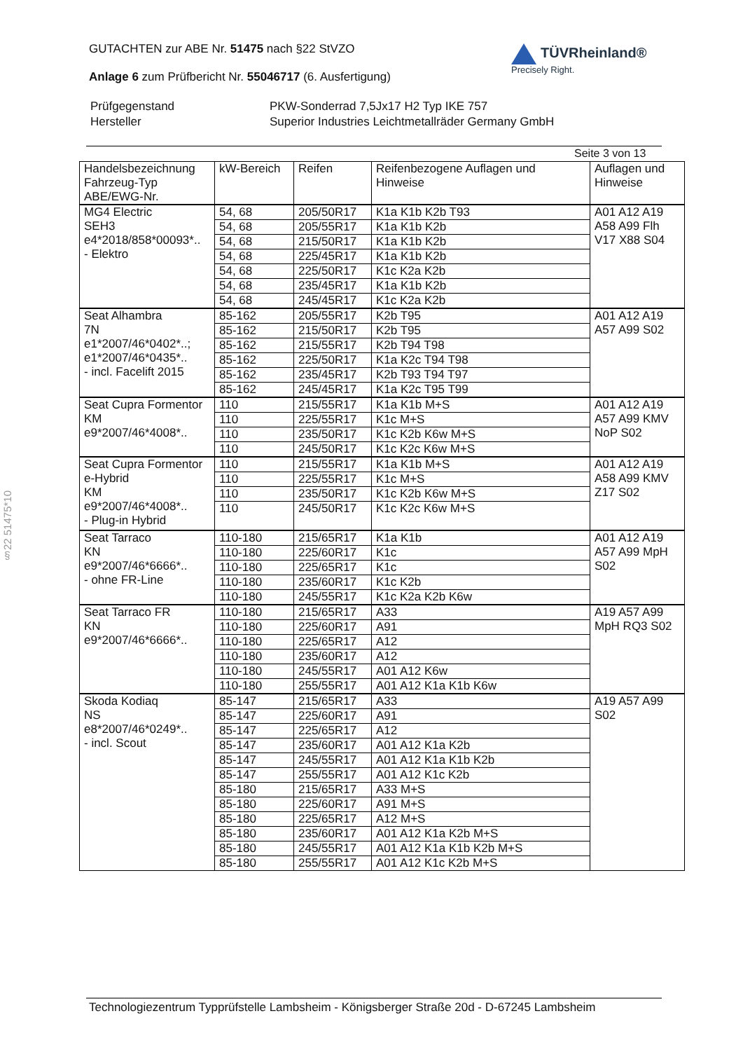GUTACHTEN zur ABE Nr. 51475 nach §22 StVZO
Anlage 6 zum Prüfbericht Nr. 55046717 (6. Ausfertigung)
| Prüfgegenstand | PKW-Sonderrad 7,5Jx17 H2 Typ IKE 757 |
| Hersteller | Superior Industries Leichtmetallräder Germany GmbH |
TÜVRheinland®
Precisely Right.
Seite 3 von 13
| Handelsbezeichnung Fahrzeug-Typ ABE/EWG-Nr. | kW-Bereich | Reifen | Reifenbezogene Auflagen und Hinweise | Auflagen und Hinweise |
| --- | --- | --- | --- | --- |
| MG4 Electric SEH3 e4*2018/858*00093*.. - Elektro | 54, 68 | 205/50R17 | K1a K1b K2b T93 | A01 A12 A19 A58 A99 Flh V17 X88 S04 |
| | 54, 68 | 205/55R17 | K1a K1b K2b | |
| | 54, 68 | 215/50R17 | K1a K1b K2b | |
| | 54, 68 | 225/45R17 | K1a K1b K2b | |
| | 54, 68 | 225/50R17 | K1c K2a K2b | |
| | 54, 68 | 235/45R17 | K1a K1b K2b | |
| | 54, 68 | 245/45R17 | K1c K2a K2b | |
| Seat Alhambra 7N e1*2007/46*0402*..; e1*2007/46*0435*.. - incl. Facelift 2015 | 85-162 | 205/55R17 | K2b T95 | A01 A12 A19 A57 A99 S02 |
| | 85-162 | 215/50R17 | K2b T95 | |
| | 85-162 | 215/55R17 | K2b T94 T98 | |
| | 85-162 | 225/50R17 | K1a K2c T94 T98 | |
| | 85-162 | 235/45R17 | K2b T93 T94 T97 | |
| | 85-162 | 245/45R17 | K1a K2c T95 T99 | |
| Seat Cupra Formentor KM e9*2007/46*4008*.. | 110 | 215/55R17 | K1a K1b M+S | A01 A12 A19 A57 A99 KMV NoP S02 |
| | 110 | 225/55R17 | K1c M+S | |
| | 110 | 235/50R17 | K1c K2b K6w M+S | |
| | 110 | 245/50R17 | K1c K2c K6w M+S | |
| Seat Cupra Formentor e-Hybrid KM e9*2007/46*4008*.. - Plug-in Hybrid | 110 | 215/55R17 | K1a K1b M+S | A01 A12 A19 A58 A99 KMV Z17 S02 |
| | 110 | 225/55R17 | K1c M+S | |
| | 110 | 235/50R17 | K1c K2b K6w M+S | |
| | 110 | 245/50R17 | K1c K2c K6w M+S | |
| Seat Tarraco KN e9*2007/46*6666*.. - ohne FR-Line | 110-180 | 215/65R17 | K1a K1b | A01 A12 A19 A57 A99 MpH S02 |
| | 110-180 | 225/60R17 | K1c | |
| | 110-180 | 225/65R17 | K1c | |
| | 110-180 | 235/60R17 | K1c K2b | |
| | 110-180 | 245/55R17 | K1c K2a K2b K6w | |
| Seat Tarraco FR KN e9*2007/46*6666*.. | 110-180 | 215/65R17 | A33 | A19 A57 A99 MpH RQ3 S02 |
| | 110-180 | 225/60R17 | A91 | |
| | 110-180 | 225/65R17 | A12 | |
| | 110-180 | 235/60R17 | A12 | |
| | 110-180 | 245/55R17 | A01 A12 K6w | |
| | 110-180 | 255/55R17 | A01 A12 K1a K1b K6w | |
| Skoda Kodiaq NS e8*2007/46*0249*.. - incl. Scout | 85-147 | 215/65R17 | A33 | A19 A57 A99 S02 |
| | 85-147 | 225/60R17 | A91 | |
| | 85-147 | 225/65R17 | A12 | |
| | 85-147 | 235/60R17 | A01 A12 K1a K2b | |
| | 85-147 | 245/55R17 | A01 A12 K1a K1b K2b | |
| | 85-147 | 255/55R17 | A01 A12 K1c K2b | |
| | 85-180 | 215/65R17 | A33 M+S | |
| | 85-180 | 225/60R17 | A91 M+S | |
| | 85-180 | 225/65R17 | A12 M+S | |
| | 85-180 | 235/60R17 | A01 A12 K1a K2b M+S | |
| | 85-180 | 245/55R17 | A01 A12 K1a K1b K2b M+S | |
| | 85-180 | 255/55R17 | A01 A12 K1c K2b M+S | |
§22 51475*10
Technologiezentrum Typprüfstelle Lambsheim - Königsberger Straße 20d - D-67245 Lambsheim